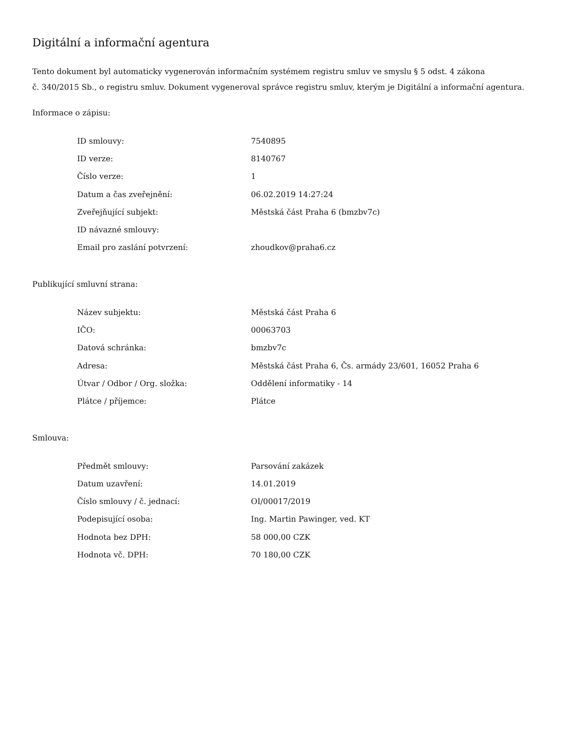Digitální a informační agentura
Tento dokument byl automaticky vygenerován informačním systémem registru smluv ve smyslu § 5 odst. 4 zákona
č. 340/2015 Sb., o registru smluv. Dokument vygeneroval správce registru smluv, kterým je Digitální a informační agentura.
Informace o zápisu:
| ID smlouvy: | 7540895 |
| ID verze: | 8140767 |
| Číslo verze: | 1 |
| Datum a čas zveřejnění: | 06.02.2019 14:27:24 |
| Zveřejňující subjekt: | Městská část Praha 6 (bmzbv7c) |
| ID návazné smlouvy: | |
| Email pro zaslání potvrzení: | zhoudkov@praha6.cz |
Publikující smluvní strana:
| Název subjektu: | Městská část Praha 6 |
| IČO: | 00063703 |
| Datová schránka: | bmzbv7c |
| Adresa: | Městská část Praha 6, Čs. armády 23/601, 16052 Praha 6 |
| Útvar / Odbor / Org. složka: | Oddělení informatiky - 14 |
| Plátce / příjemce: | Plátce |
Smlouva:
| Předmět smlouvy: | Parsování zakázek |
| Datum uzavření: | 14.01.2019 |
| Číslo smlouvy / č. jednací: | OI/00017/2019 |
| Podepisující osoba: | Ing. Martin Pawinger, ved. KT |
| Hodnota bez DPH: | 58 000,00 CZK |
| Hodnota vč. DPH: | 70 180,00 CZK |